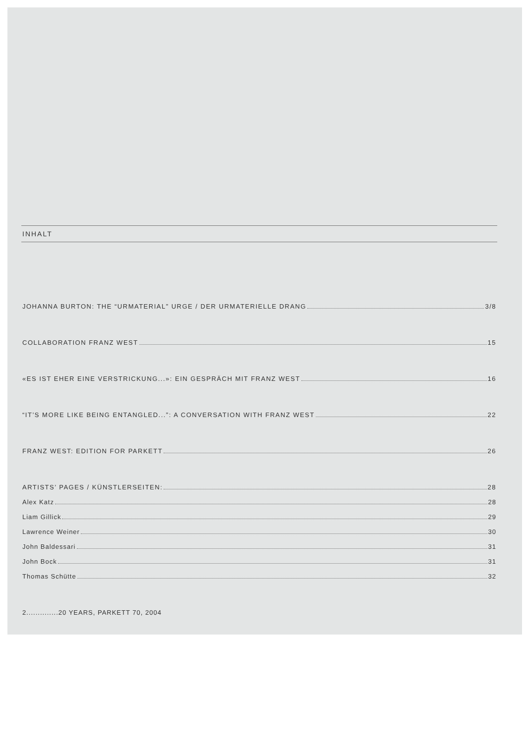INHALT
JOHANNA BURTON: THE “URMATERIAL” URGE / DER URMATERIELLE DRANG 3/8
COLLABORATION FRANZ WEST 15
«ES IST EHER EINE VERSTRICKUNG...»: EIN GESPRÄCH MIT FRANZ WEST 16
“IT’S MORE LIKE BEING ENTANGLED...”: A CONVERSATION WITH FRANZ WEST 22
FRANZ WEST: EDITION FOR PARKETT 26
ARTISTS’ PAGES / KÜNSTLERSEITEN: 28
Alex Katz 28
Liam Gillick 29
Lawrence Weiner 30
John Baldessari 31
John Bock 31
Thomas Schütte 32
2..............20 YEARS, PARKETT 70, 2004